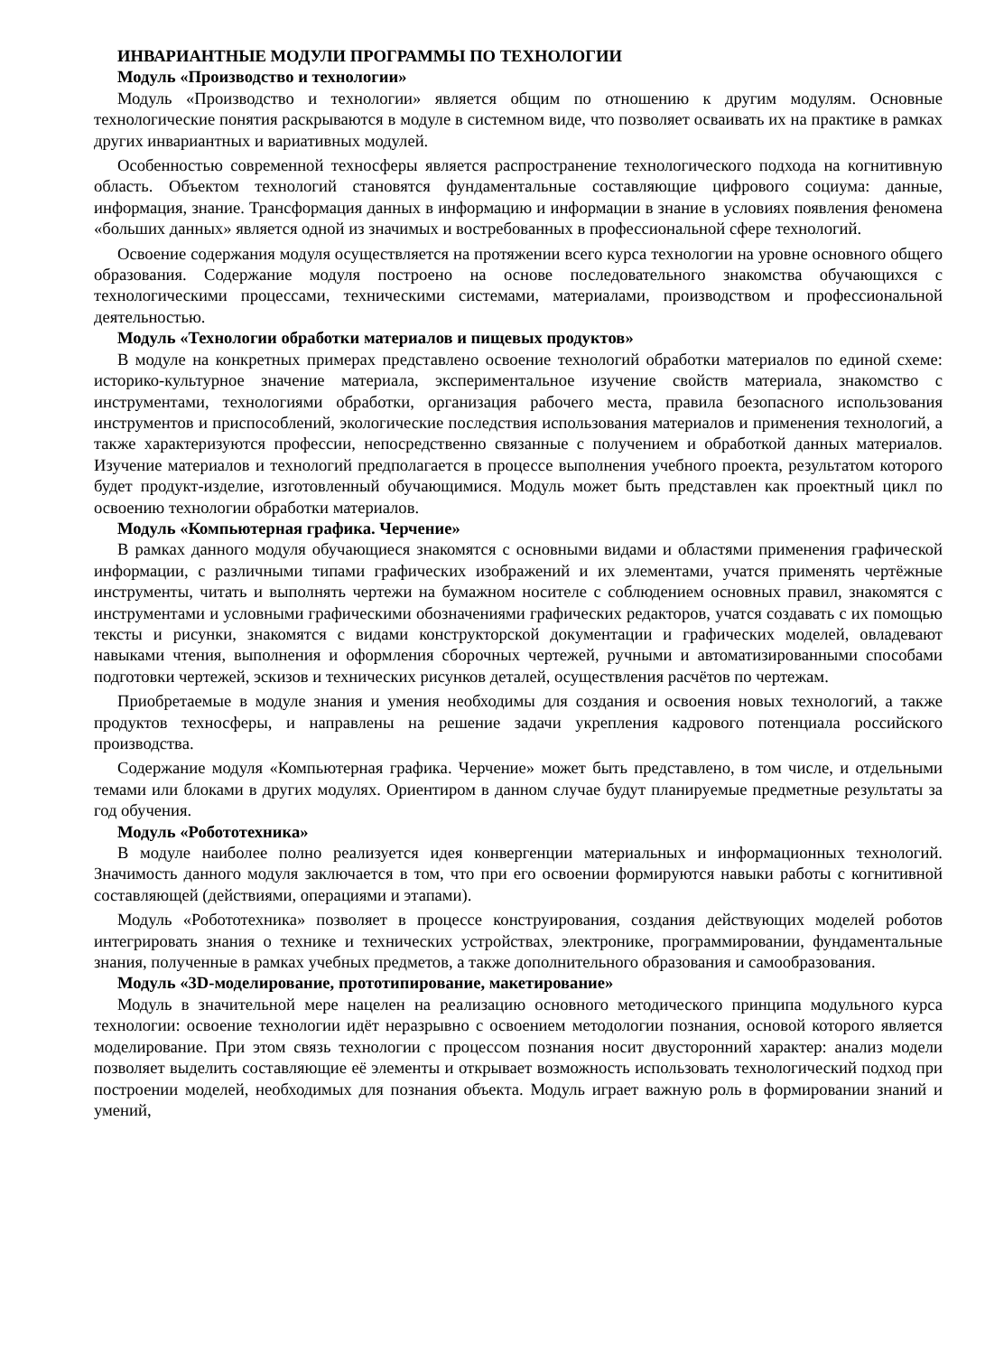ИНВАРИАНТНЫЕ МОДУЛИ ПРОГРАММЫ ПО ТЕХНОЛОГИИ
Модуль «Производство и технологии»
Модуль «Производство и технологии» является общим по отношению к другим модулям. Основные технологические понятия раскрываются в модуле в системном виде, что позволяет осваивать их на практике в рамках других инвариантных и вариативных модулей.
Особенностью современной техносферы является распространение технологического подхода на когнитивную область. Объектом технологий становятся фундаментальные составляющие цифрового социума: данные, информация, знание. Трансформация данных в информацию и информации в знание в условиях появления феномена «больших данных» является одной из значимых и востребованных в профессиональной сфере технологий.
Освоение содержания модуля осуществляется на протяжении всего курса технологии на уровне основного общего образования. Содержание модуля построено на основе последовательного знакомства обучающихся с технологическими процессами, техническими системами, материалами, производством и профессиональной деятельностью.
Модуль «Технологии обработки материалов и пищевых продуктов»
В модуле на конкретных примерах представлено освоение технологий обработки материалов по единой схеме: историко-культурное значение материала, экспериментальное изучение свойств материала, знакомство с инструментами, технологиями обработки, организация рабочего места, правила безопасного использования инструментов и приспособлений, экологические последствия использования материалов и применения технологий, а также характеризуются профессии, непосредственно связанные с получением и обработкой данных материалов. Изучение материалов и технологий предполагается в процессе выполнения учебного проекта, результатом которого будет продукт-изделие, изготовленный обучающимися. Модуль может быть представлен как проектный цикл по освоению технологии обработки материалов.
Модуль «Компьютерная графика. Черчение»
В рамках данного модуля обучающиеся знакомятся с основными видами и областями применения графической информации, с различными типами графических изображений и их элементами, учатся применять чертёжные инструменты, читать и выполнять чертежи на бумажном носителе с соблюдением основных правил, знакомятся с инструментами и условными графическими обозначениями графических редакторов, учатся создавать с их помощью тексты и рисунки, знакомятся с видами конструкторской документации и графических моделей, овладевают навыками чтения, выполнения и оформления сборочных чертежей, ручными и автоматизированными способами подготовки чертежей, эскизов и технических рисунков деталей, осуществления расчётов по чертежам.
Приобретаемые в модуле знания и умения необходимы для создания и освоения новых технологий, а также продуктов техносферы, и направлены на решение задачи укрепления кадрового потенциала российского производства.
Содержание модуля «Компьютерная графика. Черчение» может быть представлено, в том числе, и отдельными темами или блоками в других модулях. Ориентиром в данном случае будут планируемые предметные результаты за год обучения.
Модуль «Робототехника»
В модуле наиболее полно реализуется идея конвергенции материальных и информационных технологий. Значимость данного модуля заключается в том, что при его освоении формируются навыки работы с когнитивной составляющей (действиями, операциями и этапами).
Модуль «Робототехника» позволяет в процессе конструирования, создания действующих моделей роботов интегрировать знания о технике и технических устройствах, электронике, программировании, фундаментальные знания, полученные в рамках учебных предметов, а также дополнительного образования и самообразования.
Модуль «3D-моделирование, прототипирование, макетирование»
Модуль в значительной мере нацелен на реализацию основного методического принципа модульного курса технологии: освоение технологии идёт неразрывно с освоением методологии познания, основой которого является моделирование. При этом связь технологии с процессом познания носит двусторонний характер: анализ модели позволяет выделить составляющие её элементы и открывает возможность использовать технологический подход при построении моделей, необходимых для познания объекта. Модуль играет важную роль в формировании знаний и умений,